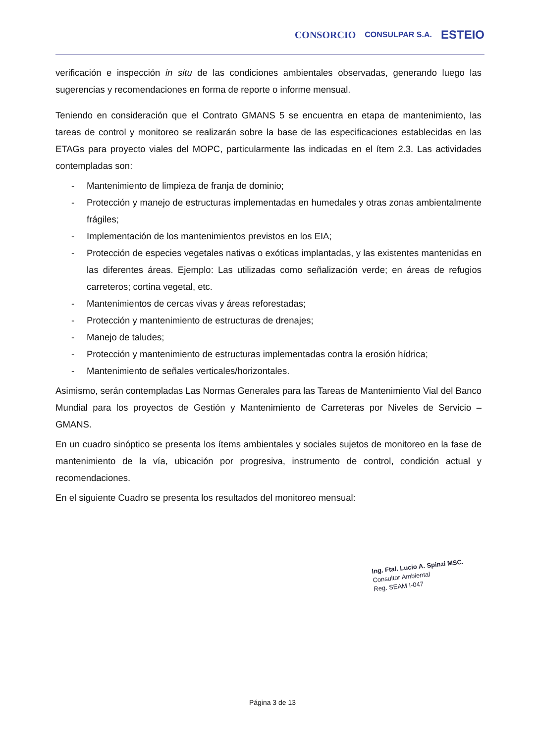CONSORCIO CONSULPAR S.A. ESTEIO
verificación e inspección in situ de las condiciones ambientales observadas, generando luego las sugerencias y recomendaciones en forma de reporte o informe mensual.
Teniendo en consideración que el Contrato GMANS 5 se encuentra en etapa de mantenimiento, las tareas de control y monitoreo se realizarán sobre la base de las especificaciones establecidas en las ETAGs para proyecto viales del MOPC, particularmente las indicadas en el ítem 2.3. Las actividades contempladas son:
- Mantenimiento de limpieza de franja de dominio;
- Protección y manejo de estructuras implementadas en humedales y otras zonas ambientalmente frágiles;
- Implementación de los mantenimientos previstos en los EIA;
- Protección de especies vegetales nativas o exóticas implantadas, y las existentes mantenidas en las diferentes áreas. Ejemplo: Las utilizadas como señalización verde; en áreas de refugios carreteros; cortina vegetal, etc.
- Mantenimientos de cercas vivas y áreas reforestadas;
- Protección y mantenimiento de estructuras de drenajes;
- Manejo de taludes;
- Protección y mantenimiento de estructuras implementadas contra la erosión hídrica;
- Mantenimiento de señales verticales/horizontales.
Asimismo, serán contempladas Las Normas Generales para las Tareas de Mantenimiento Vial del Banco Mundial para los proyectos de Gestión y Mantenimiento de Carreteras por Niveles de Servicio – GMANS.
En un cuadro sinóptico se presenta los ítems ambientales y sociales sujetos de monitoreo en la fase de mantenimiento de la vía, ubicación por progresiva, instrumento de control, condición actual y recomendaciones.
En el siguiente Cuadro se presenta los resultados del monitoreo mensual:
Ing. Ftal. Lucio A. Spinzi MSC.
Consultor Ambiental
Reg. SEAM I-047
Página 3 de 13